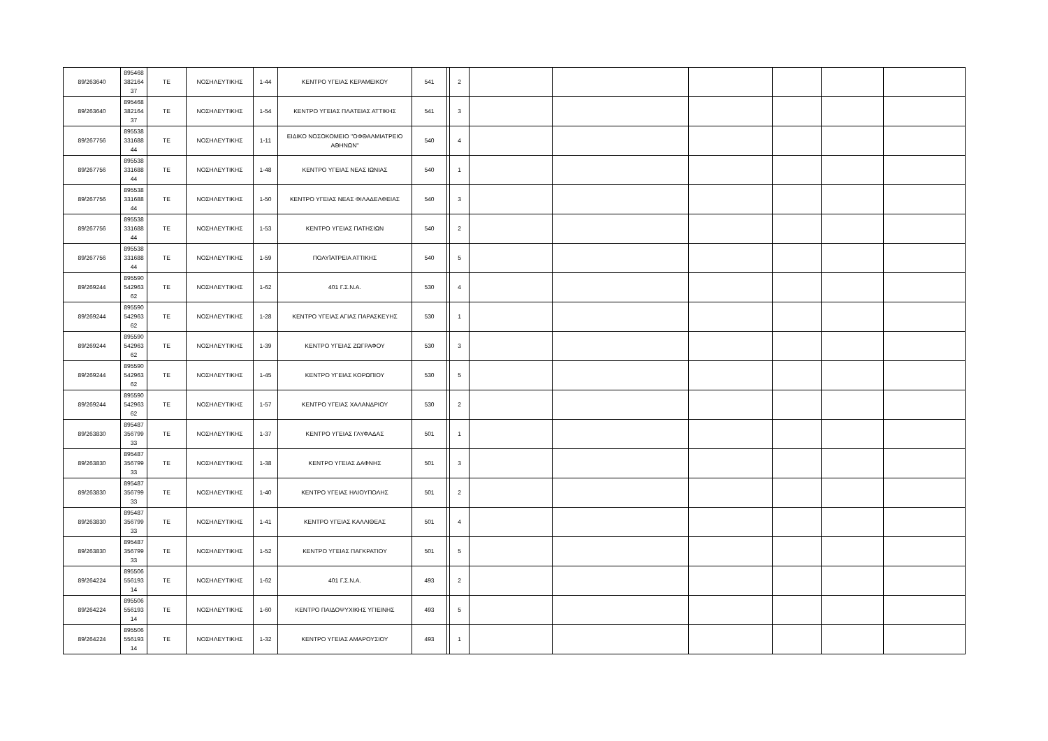| 89/263640 | 895468 382164 37 | ΤΕ | ΝΟΣΗΛΕΥΤΙΚΗΣ | 1-44 | ΚΕΝΤΡΟ ΥΓΕΙΑΣ ΚΕΡΑΜΕΙΚΟΥ | 541 | | 2 | | | | | | |
| 89/263640 | 895468 382164 37 | ΤΕ | ΝΟΣΗΛΕΥΤΙΚΗΣ | 1-54 | ΚΕΝΤΡΟ ΥΓΕΙΑΣ ΠΛΑΤΕΙΑΣ ΑΤΤΙΚΗΣ | 541 | | 3 | | | | | | |
| 89/267756 | 895538 331688 44 | ΤΕ | ΝΟΣΗΛΕΥΤΙΚΗΣ | 1-11 | ΕΙΔΙΚΟ ΝΟΣΟΚΟΜΕΙΟ ''ΟΦΘΑΛΜΙΑΤΡΕΙΟ ΑΘΗΝΩΝ'' | 540 | | 4 | | | | | | |
| 89/267756 | 895538 331688 44 | ΤΕ | ΝΟΣΗΛΕΥΤΙΚΗΣ | 1-48 | ΚΕΝΤΡΟ ΥΓΕΙΑΣ ΝΕΑΣ ΙΩΝΙΑΣ | 540 | | 1 | | | | | | |
| 89/267756 | 895538 331688 44 | ΤΕ | ΝΟΣΗΛΕΥΤΙΚΗΣ | 1-50 | ΚΕΝΤΡΟ ΥΓΕΙΑΣ ΝΕΑΣ ΦΙΛΑΔΕΛΦΕΙΑΣ | 540 | | 3 | | | | | | |
| 89/267756 | 895538 331688 44 | ΤΕ | ΝΟΣΗΛΕΥΤΙΚΗΣ | 1-53 | ΚΕΝΤΡΟ ΥΓΕΙΑΣ ΠΑΤΗΣΙΩΝ | 540 | | 2 | | | | | | |
| 89/267756 | 895538 331688 44 | ΤΕ | ΝΟΣΗΛΕΥΤΙΚΗΣ | 1-59 | ΠΟΛΥΪΑΤΡΕΙΑ ΑΤΤΙΚΗΣ | 540 | | 5 | | | | | | |
| 89/269244 | 895590 542963 62 | ΤΕ | ΝΟΣΗΛΕΥΤΙΚΗΣ | 1-62 | 401 Γ.Σ.Ν.Α. | 530 | | 4 | | | | | | |
| 89/269244 | 895590 542963 62 | ΤΕ | ΝΟΣΗΛΕΥΤΙΚΗΣ | 1-28 | ΚΕΝΤΡΟ ΥΓΕΙΑΣ ΑΓΙΑΣ ΠΑΡΑΣΚΕΥΗΣ | 530 | | 1 | | | | | | |
| 89/269244 | 895590 542963 62 | ΤΕ | ΝΟΣΗΛΕΥΤΙΚΗΣ | 1-39 | ΚΕΝΤΡΟ ΥΓΕΙΑΣ ΖΩΓΡΑΦΟΥ | 530 | | 3 | | | | | | |
| 89/269244 | 895590 542963 62 | ΤΕ | ΝΟΣΗΛΕΥΤΙΚΗΣ | 1-45 | ΚΕΝΤΡΟ ΥΓΕΙΑΣ ΚΟΡΩΠΙΟΥ | 530 | | 5 | | | | | | |
| 89/269244 | 895590 542963 62 | ΤΕ | ΝΟΣΗΛΕΥΤΙΚΗΣ | 1-57 | ΚΕΝΤΡΟ ΥΓΕΙΑΣ ΧΑΛΑΝΔΡΙΟΥ | 530 | | 2 | | | | | | |
| 89/263830 | 895487 356799 33 | ΤΕ | ΝΟΣΗΛΕΥΤΙΚΗΣ | 1-37 | ΚΕΝΤΡΟ ΥΓΕΙΑΣ ΓΛΥΦΑΔΑΣ | 501 | | 1 | | | | | | |
| 89/263830 | 895487 356799 33 | ΤΕ | ΝΟΣΗΛΕΥΤΙΚΗΣ | 1-38 | ΚΕΝΤΡΟ ΥΓΕΙΑΣ ΔΑΦΝΗΣ | 501 | | 3 | | | | | | |
| 89/263830 | 895487 356799 33 | ΤΕ | ΝΟΣΗΛΕΥΤΙΚΗΣ | 1-40 | ΚΕΝΤΡΟ ΥΓΕΙΑΣ ΗΛΙΟΥΠΟΛΗΣ | 501 | | 2 | | | | | | |
| 89/263830 | 895487 356799 33 | ΤΕ | ΝΟΣΗΛΕΥΤΙΚΗΣ | 1-41 | ΚΕΝΤΡΟ ΥΓΕΙΑΣ ΚΑΛΛΙΘΕΑΣ | 501 | | 4 | | | | | | |
| 89/263830 | 895487 356799 33 | ΤΕ | ΝΟΣΗΛΕΥΤΙΚΗΣ | 1-52 | ΚΕΝΤΡΟ ΥΓΕΙΑΣ ΠΑΓΚΡΑΤΙΟΥ | 501 | | 5 | | | | | | |
| 89/264224 | 895506 556193 14 | ΤΕ | ΝΟΣΗΛΕΥΤΙΚΗΣ | 1-62 | 401 Γ.Σ.Ν.Α. | 493 | | 2 | | | | | | |
| 89/264224 | 895506 556193 14 | ΤΕ | ΝΟΣΗΛΕΥΤΙΚΗΣ | 1-60 | ΚΕΝΤΡΟ ΠΑΙΔΟΨΥΧΙΚΗΣ ΥΓΙΕΙΝΗΣ | 493 | | 5 | | | | | | |
| 89/264224 | 895506 556193 14 | ΤΕ | ΝΟΣΗΛΕΥΤΙΚΗΣ | 1-32 | ΚΕΝΤΡΟ ΥΓΕΙΑΣ ΑΜΑΡΟΥΣΙΟΥ | 493 | | 1 | | | | | | |